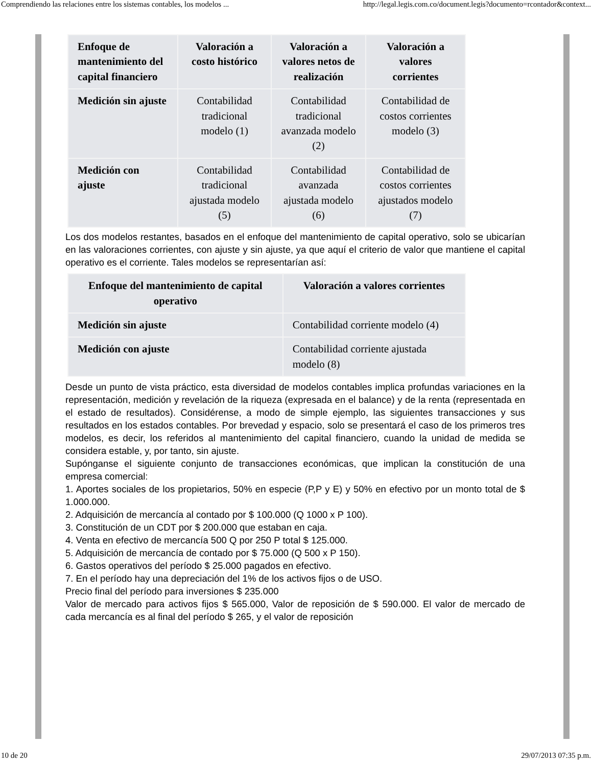Comprendiendo las relaciones entre los sistemas contables, los modelos ... http://legal.legis.com.co/document.legis?documento=rcontador&context...
| Enfoque de mantenimiento del capital financiero | Valoración a costo histórico | Valoración a valores netos de realización | Valoración a valores corrientes |
| --- | --- | --- | --- |
| Medición sin ajuste | Contabilidad tradicional modelo (1) | Contabilidad tradicional avanzada modelo (2) | Contabilidad de costos corrientes modelo (3) |
| Medición con ajuste | Contabilidad tradicional ajustada modelo (5) | Contabilidad avanzada ajustada modelo (6) | Contabilidad de costos corrientes ajustados modelo (7) |
Los dos modelos restantes, basados en el enfoque del mantenimiento de capital operativo, solo se ubicarían en las valoraciones corrientes, con ajuste y sin ajuste, ya que aquí el criterio de valor que mantiene el capital operativo es el corriente. Tales modelos se representarían así:
| Enfoque del mantenimiento de capital operativo | Valoración a valores corrientes |
| --- | --- |
| Medición sin ajuste | Contabilidad corriente modelo (4) |
| Medición con ajuste | Contabilidad corriente ajustada modelo (8) |
Desde un punto de vista práctico, esta diversidad de modelos contables implica profundas variaciones en la representación, medición y revelación de la riqueza (expresada en el balance) y de la renta (representada en el estado de resultados). Considérense, a modo de simple ejemplo, las siguientes transacciones y sus resultados en los estados contables. Por brevedad y espacio, solo se presentará el caso de los primeros tres modelos, es decir, los referidos al mantenimiento del capital financiero, cuando la unidad de medida se considera estable, y, por tanto, sin ajuste.
Supónganse el siguiente conjunto de transacciones económicas, que implican la constitución de una empresa comercial:
1. Aportes sociales de los propietarios, 50% en especie (P,P y E) y 50% en efectivo por un monto total de $ 1.000.000.
2. Adquisición de mercancía al contado por $ 100.000 (Q 1000 x P 100).
3. Constitución de un CDT por $ 200.000 que estaban en caja.
4. Venta en efectivo de mercancía 500 Q por 250 P total $ 125.000.
5. Adquisición de mercancía de contado por $ 75.000 (Q 500 x P 150).
6. Gastos operativos del período $ 25.000 pagados en efectivo.
7. En el período hay una depreciación del 1% de los activos fijos o de USO.
Precio final del período para inversiones $ 235.000
Valor de mercado para activos fijos $ 565.000, Valor de reposición de $ 590.000. El valor de mercado de cada mercancía es al final del período $ 265, y el valor de reposición
10 de 20 29/07/2013 07:35 p.m.